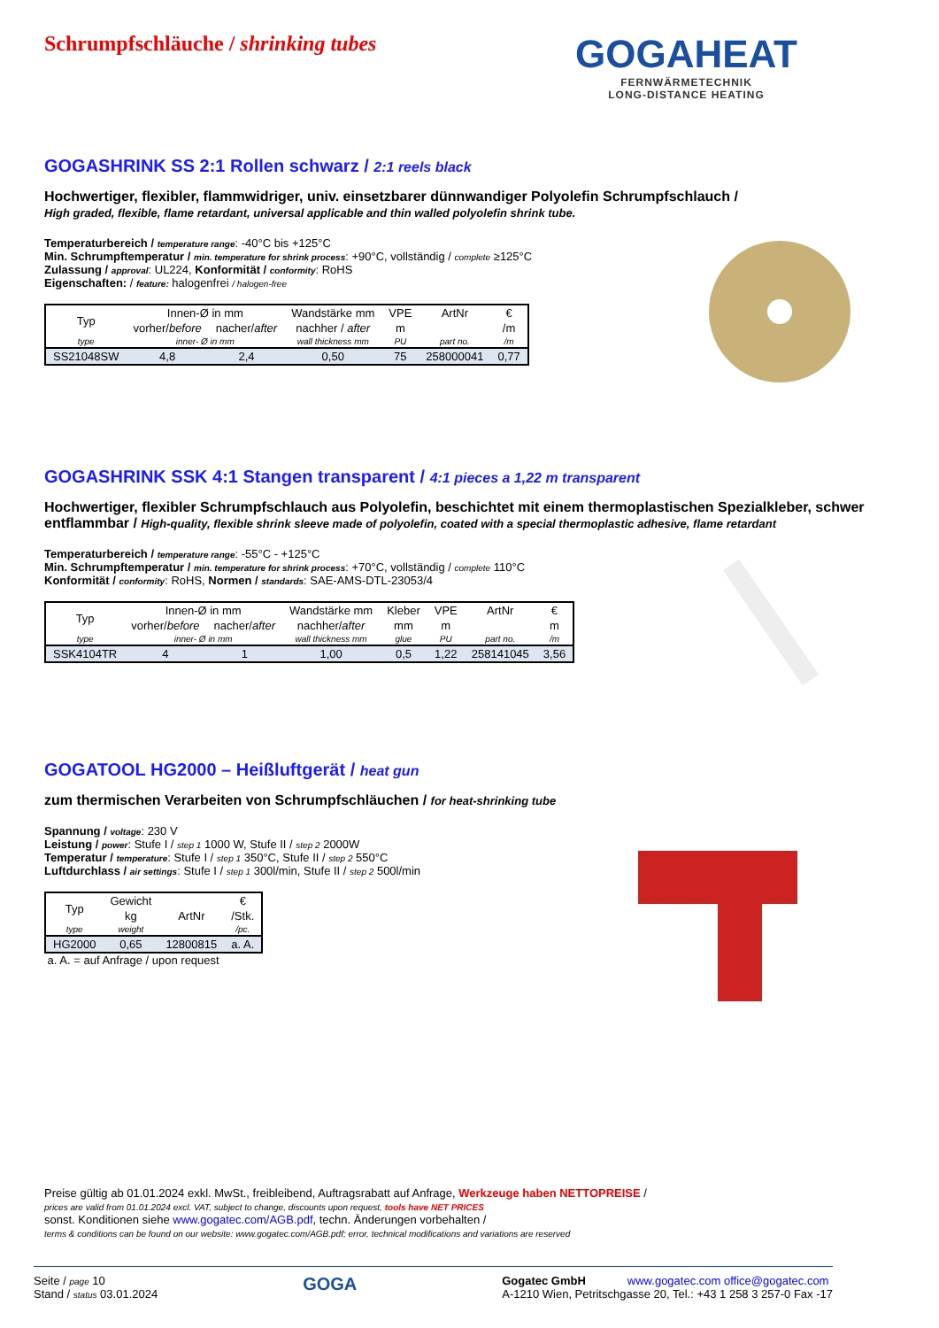Schrumpfschläuche / shrinking tubes
GOGAHEAT
FERNWÄRMETECHNIK
LONG-DISTANCE HEATING
GOGASHRINK SS 2:1 Rollen schwarz / 2:1 reels black
Hochwertiger, flexibler, flammwidriger, univ. einsetzbarer dünnwandiger Polyolefin Schrumpfschlauch /
High graded, flexible, flame retardant, universal applicable and thin walled polyolefin shrink tube.
Temperaturbereich / temperature range: -40°C bis +125°C
Min. Schrumpftemperatur / min. temperature for shrink process: +90°C, vollständig / complete ≥125°C
Zulassung / approval: UL224, Konformität / conformity: RoHS
Eigenschaften: / feature: halogenfrei / halogen-free
| Typ | Innen-Ø in mm | | Wandstärke mm | VPE | ArtNr | € |
| --- | --- | --- | --- | --- | --- | --- |
| | vorher/ before | nacher/ after | nachher / after | m | | /m |
| type | inner- Ø in mm | | wall thickness mm | PU | part no. | /m |
| SS21048SW | 4,8 | 2,4 | 0,50 | 75 | 258000041 | 0,77 |
GOGASHRINK SSK 4:1 Stangen transparent / 4:1 pieces a 1,22 m transparent
Hochwertiger, flexibler Schrumpfschlauch aus Polyolefin, beschichtet mit einem thermoplastischen Spezialkleber, schwer entflammbar / High-quality, flexible shrink sleeve made of polyolefin, coated with a special thermoplastic adhesive, flame retardant
Temperaturbereich / temperature range: -55°C - +125°C
Min. Schrumpftemperatur / min. temperature for shrink process: +70°C, vollständig / complete 110°C
Konformität / conformity: RoHS, Normen / standards: SAE-AMS-DTL-23053/4
| Typ | Innen-Ø in mm | | Wandstärke mm | Kleber | VPE | ArtNr | € |
| --- | --- | --- | --- | --- | --- | --- | --- |
| | vorher/ before | nacher/ after | nachher/ after | mm | m | | m |
| type | inner- Ø in mm | | wall thickness mm | glue | PU | part no. | /m |
| SSK4104TR | 4 | 1 | 1,00 | 0,5 | 1,22 | 258141045 | 3,56 |
GOGATOOL HG2000 – Heißluftgerät / heat gun
zum thermischen Verarbeiten von Schrumpfschläuchen / for heat-shrinking tube
Spannung / voltage: 230 V
Leistung / power: Stufe I / step 1 1000 W, Stufe II / step 2 2000W
Temperatur / temperature: Stufe I / step 1 350°C, Stufe II / step 2 550°C
Luftdurchlass / air settings: Stufe I / step 1 300l/min, Stufe II / step 2 500l/min
| Typ | Gewicht | | € |
| --- | --- | --- | --- |
| | kg | ArtNr | /Stk. |
| type | weight | | /pc. |
| HG2000 | 0,65 | 12800815 | a. A. |
a. A. = auf Anfrage / upon request
Preise gültig ab 01.01.2024 exkl. MwSt., freibleibend, Auftragsrabatt auf Anfrage, Werkzeuge haben NETTOPREISE /
prices are valid from 01.01.2024 excl. VAT, subject to change, discounts upon request, tools have NET PRICES
sonst. Konditionen siehe www.gogatec.com/AGB.pdf, techn. Änderungen vorbehalten /
terms & conditions can be found on our website: www.gogatec.com/AGB.pdf; error, technical modifications and variations are reserved
Seite / page 10
Stand / status 03.01.2024
GOGA
Gogatec GmbH www.gogatec.com office@gogatec.com
A-1210 Wien, Petritschgasse 20, Tel.: +43 1 258 3 257-0 Fax -17